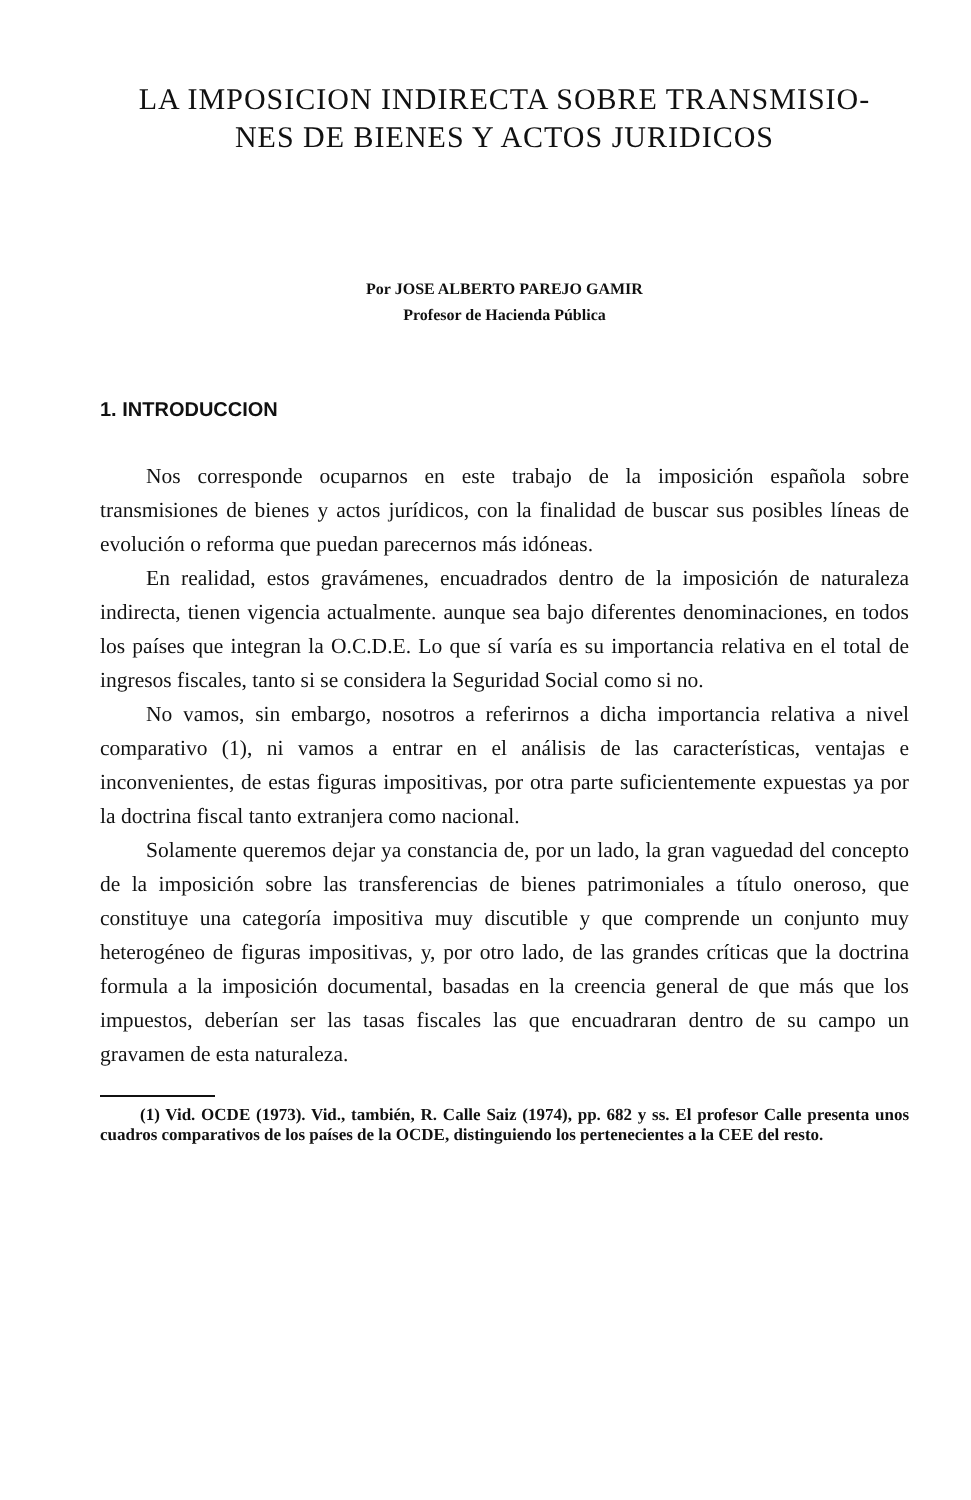LA IMPOSICION INDIRECTA SOBRE TRANSMISIO-
NES DE BIENES Y ACTOS JURIDICOS
Por JOSE ALBERTO PAREJO GAMIR
Profesor de Hacienda Pública
1. INTRODUCCION
Nos corresponde ocuparnos en este trabajo de la imposición española sobre transmisiones de bienes y actos jurídicos, con la finalidad de buscar sus posibles líneas de evolución o reforma que puedan parecernos más idóneas.
En realidad, estos gravámenes, encuadrados dentro de la imposición de naturaleza indirecta, tienen vigencia actualmente. aunque sea bajo diferentes denominaciones, en todos los países que integran la O.C.D.E. Lo que sí varía es su importancia relativa en el total de ingresos fiscales, tanto si se considera la Seguridad Social como si no.
No vamos, sin embargo, nosotros a referirnos a dicha importancia relativa a nivel comparativo (1), ni vamos a entrar en el análisis de las características, ventajas e inconvenientes, de estas figuras impositivas, por otra parte suficientemente expuestas ya por la doctrina fiscal tanto extranjera como nacional.
Solamente queremos dejar ya constancia de, por un lado, la gran vaguedad del concepto de la imposición sobre las transferencias de bienes patrimoniales a título oneroso, que constituye una categoría impositiva muy discutible y que comprende un conjunto muy heterogéneo de figuras impositivas, y, por otro lado, de las grandes críticas que la doctrina formula a la imposición documental, basadas en la creencia general de que más que los impuestos, deberían ser las tasas fiscales las que encuadraran dentro de su campo un gravamen de esta naturaleza.
(1) Vid. OCDE (1973). Vid., también, R. Calle Saiz (1974), pp. 682 y ss. El profesor Calle presenta unos cuadros comparativos de los países de la OCDE, distinguiendo los pertenecientes a la CEE del resto.